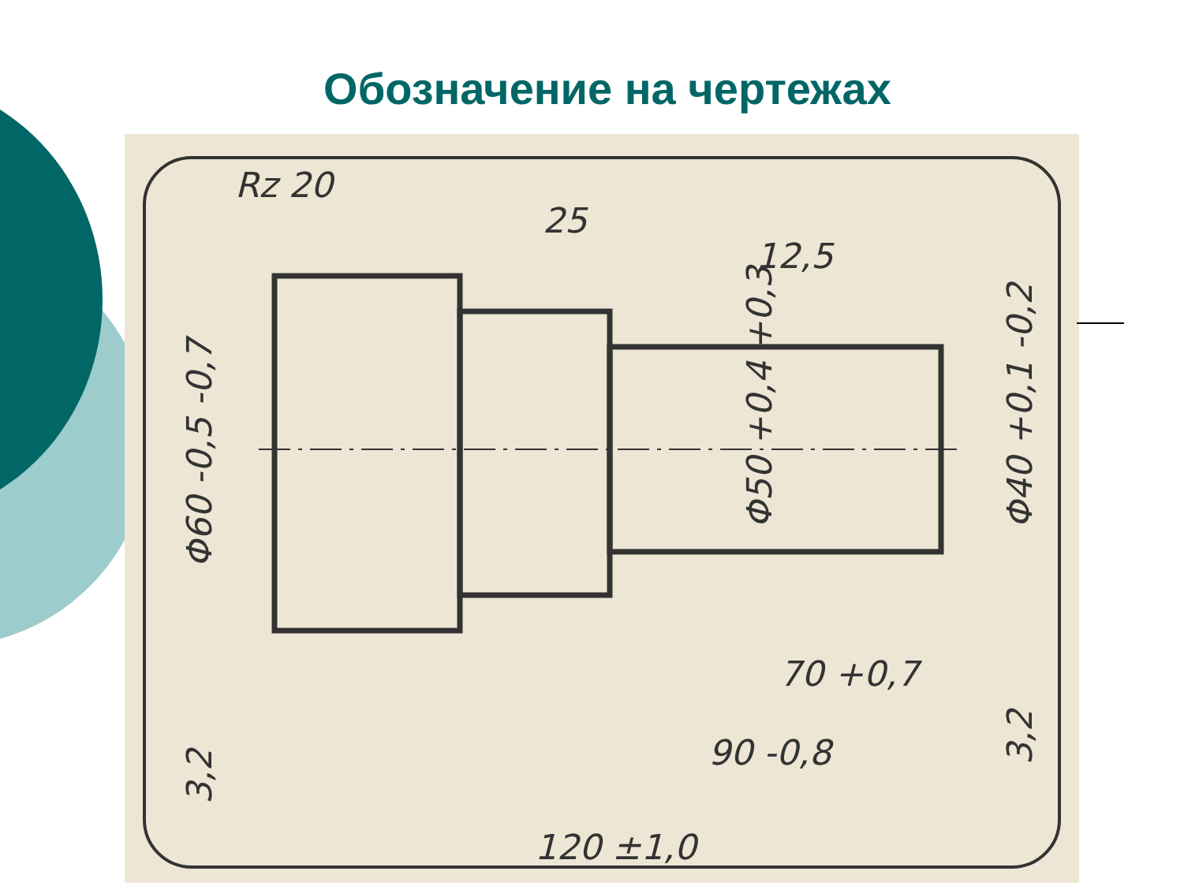Обозначение на чертежах
Rz 20
25
12,5
70 +0,7
90 -0,8
120 ±1,0
Φ60 -0,5 -0,7
Φ50 +0,4 +0,3
Φ40 +0,1 -0,2
3,2
3,2